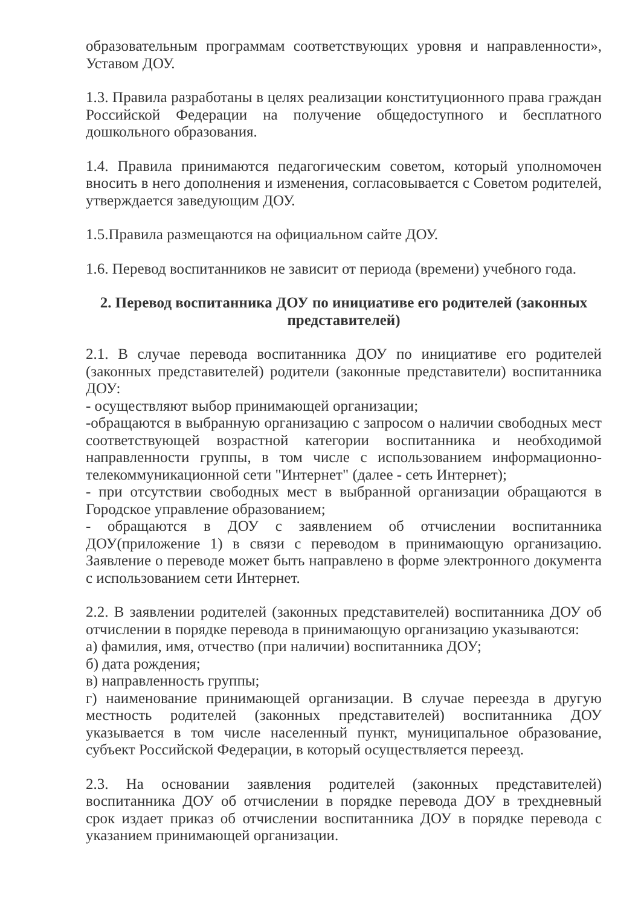образовательным программам соответствующих уровня и направленности», Уставом ДОУ.
1.3. Правила разработаны в целях реализации конституционного права граждан Российской Федерации на получение общедоступного и бесплатного дошкольного образования.
1.4. Правила принимаются педагогическим советом, который уполномочен вносить в него дополнения и изменения, согласовывается с Советом родителей, утверждается заведующим ДОУ.
1.5.Правила размещаются на официальном сайте ДОУ.
1.6. Перевод воспитанников не зависит от периода (времени) учебного года.
2. Перевод воспитанника ДОУ по инициативе его родителей (законных представителей)
2.1. В случае перевода воспитанника ДОУ по инициативе его родителей (законных представителей) родители (законные представители) воспитанника ДОУ:
- осуществляют выбор принимающей организации;
-обращаются в выбранную организацию с запросом о наличии свободных мест соответствующей возрастной категории воспитанника и необходимой направленности группы, в том числе с использованием информационно-телекоммуникационной сети "Интернет" (далее - сеть Интернет);
- при отсутствии свободных мест в выбранной организации обращаются в Городское управление образованием;
- обращаются в ДОУ с заявлением об отчислении воспитанника ДОУ(приложение 1) в связи с переводом в принимающую организацию. Заявление о переводе может быть направлено в форме электронного документа с использованием сети Интернет.
2.2. В заявлении родителей (законных представителей) воспитанника ДОУ об отчислении в порядке перевода в принимающую организацию указываются:
а) фамилия, имя, отчество (при наличии) воспитанника ДОУ;
б) дата рождения;
в) направленность группы;
г) наименование принимающей организации. В случае переезда в другую местность родителей (законных представителей) воспитанника ДОУ указывается в том числе населенный пункт, муниципальное образование, субъект Российской Федерации, в который осуществляется переезд.
2.3. На основании заявления родителей (законных представителей) воспитанника ДОУ об отчислении в порядке перевода ДОУ в трехдневный срок издает приказ об отчислении воспитанника ДОУ в порядке перевода с указанием принимающей организации.